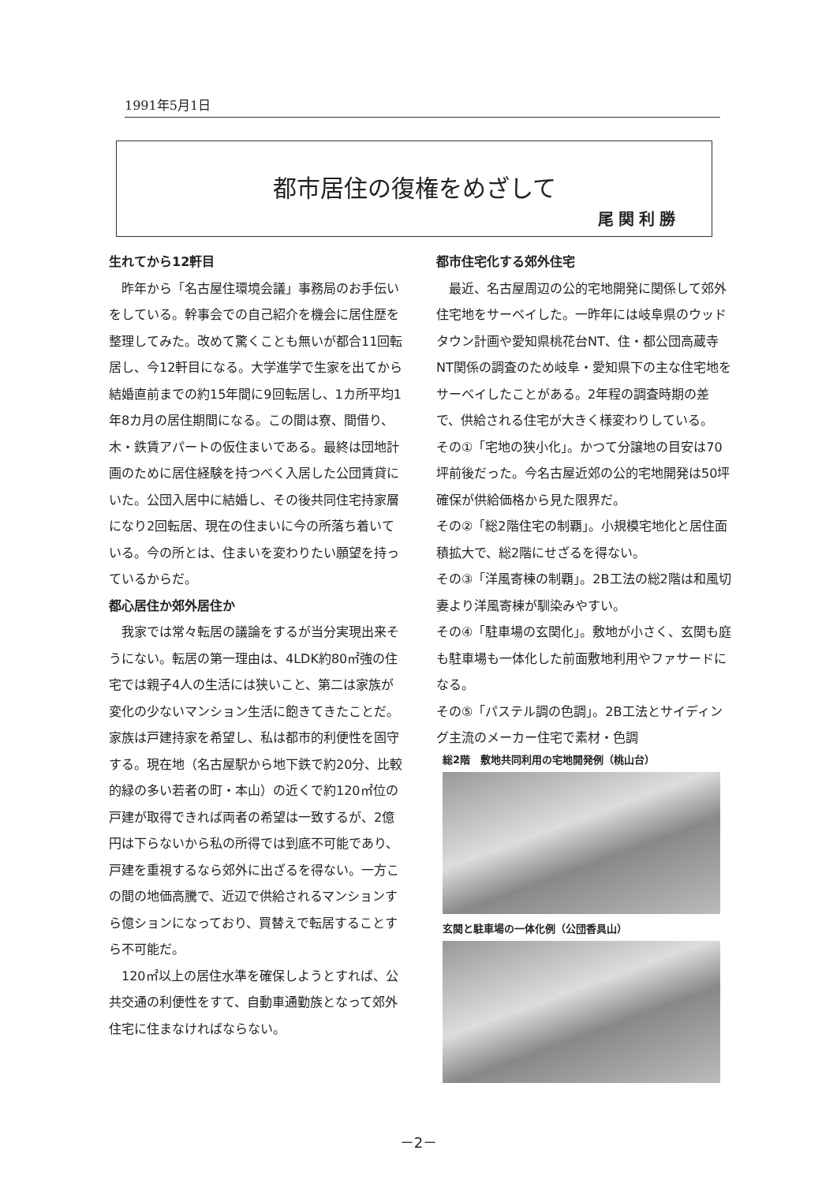1991年5月1日
都市居住の復権をめざして
尾関利勝
生れてから12軒目
　昨年から「名古屋住環境会議」事務局のお手伝いをしている。幹事会での自己紹介を機会に居住歴を整理してみた。改めて驚くことも無いが都合11回転居し、今12軒目になる。大学進学で生家を出てから結婚直前までの約15年間に9回転居し、1カ所平均1年8カ月の居住期間になる。この間は寮、間借り、木・鉄賃アパートの仮住まいである。最終は団地計画のために居住経験を持つべく入居した公団賃貸にいた。公団入居中に結婚し、その後共同住宅持家層になり2回転居、現在の住まいに今の所落ち着いている。今の所とは、住まいを変わりたい願望を持っているからだ。
都心居住か郊外居住か
　我家では常々転居の議論をするが当分実現出来そうにない。転居の第一理由は、4LDK約80㎡強の住宅では親子4人の生活には狭いこと、第二は家族が変化の少ないマンション生活に飽きてきたことだ。家族は戸建持家を希望し、私は都市的利便性を固守する。現在地（名古屋駅から地下鉄で約20分、比較的緑の多い若者の町・本山）の近くで約120㎡位の戸建が取得できれば両者の希望は一致するが、2億円は下らないから私の所得では到底不可能であり、戸建を重視するなら郊外に出ざるを得ない。一方この間の地価高騰で、近辺で供給されるマンションすら億ションになっており、買替えで転居することすら不可能だ。
　120㎡以上の居住水準を確保しようとすれば、公共交通の利便性をすて、自動車通勤族となって郊外住宅に住まなければならない。
都市住宅化する郊外住宅
　最近、名古屋周辺の公的宅地開発に関係して郊外住宅地をサーベイした。一昨年には岐阜県のウッドタウン計画や愛知県桃花台NT、住・都公団高蔵寺NT関係の調査のため岐阜・愛知県下の主な住宅地をサーベイしたことがある。2年程の調査時期の差で、供給される住宅が大きく様変わりしている。
その①「宅地の狭小化」。かつて分譲地の目安は70坪前後だった。今名古屋近郊の公的宅地開発は50坪確保が供給価格から見た限界だ。
その②「総2階住宅の制覇」。小規模宅地化と居住面積拡大で、総2階にせざるを得ない。
その③「洋風寄棟の制覇」。2B工法の総2階は和風切妻より洋風寄棟が馴染みやすい。
その④「駐車場の玄関化」。敷地が小さく、玄関も庭も駐車場も一体化した前面敷地利用やファサードになる。
その⑤「パステル調の色調」。2B工法とサイディング主流のメーカー住宅で素材・色調
総2階　敷地共同利用の宅地開発例（桃山台）
玄関と駐車場の一体化例（公団香具山）
－2－